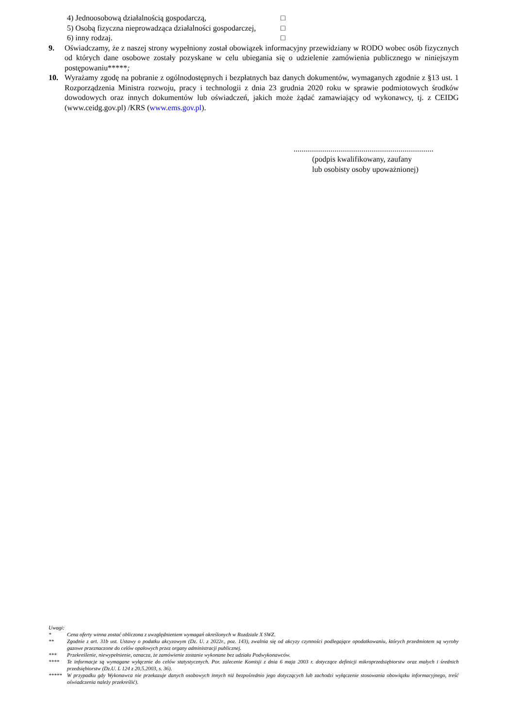4) Jednoosobową działalnością gospodarczą, □
5) Osobą fizyczna nieprowadząca działalności gospodarczej, □
6) inny rodzaj. □
9. Oświadczamy, że z naszej strony wypełniony został obowiązek informacyjny przewidziany w RODO wobec osób fizycznych od których dane osobowe zostały pozyskane w celu ubiegania się o udzielenie zamówienia publicznego w niniejszym postępowaniu*****;
10. Wyrażamy zgodę na pobranie z ogólnodostępnych i bezpłatnych baz danych dokumentów, wymaganych zgodnie z §13 ust. 1 Rozporządzenia Ministra rozwoju, pracy i technologii z dnia 23 grudnia 2020 roku w sprawie podmiotowych środków dowodowych oraz innych dokumentów lub oświadczeń, jakich może żądać zamawiający od wykonawcy, tj. z CEIDG (www.ceidg.gov.pl) /KRS (www.ems.gov.pl).
........................................................................
(podpis kwalifikowany, zaufany
lub osobisty osoby upoważnionej)
Uwagi:
* Cena oferty winna zostać obliczona z uwzględnieniem wymagań określonych w Rozdziale X SWZ.
** Zgodnie z art. 31b ust. Ustawy o podatku akcyzowym (Dz. U. z 2022r., poz. 143), zwalnia się od akcyzy czynności podlegające opodatkowaniu, których przedmiotem są wyroby gazowe przeznaczone do celów opałowych przez organy administracji publicznej.
*** Przekreślenie, niewypełnienie, oznacza, że zamówienie zostanie wykonane bez udziału Podwykonawców.
**** Te informacje są wymagane wyłącznie do celów statystycznych. Por. zalecenie Komisji z dnia 6 maja 2003 r. dotyczące definicji mikroprzedsiębiorstw oraz małych i średnich przedsiębiorstw (Dz.U. L 124 z 20.5.2003, s. 36).
***** W przypadku gdy Wykonawca nie przekazuje danych osobowych innych niż bezpośrednio jego dotyczących lub zachodzi wyłączenie stosowania obowiązku informacyjnego, treść oświadczenia należy przekreślić).